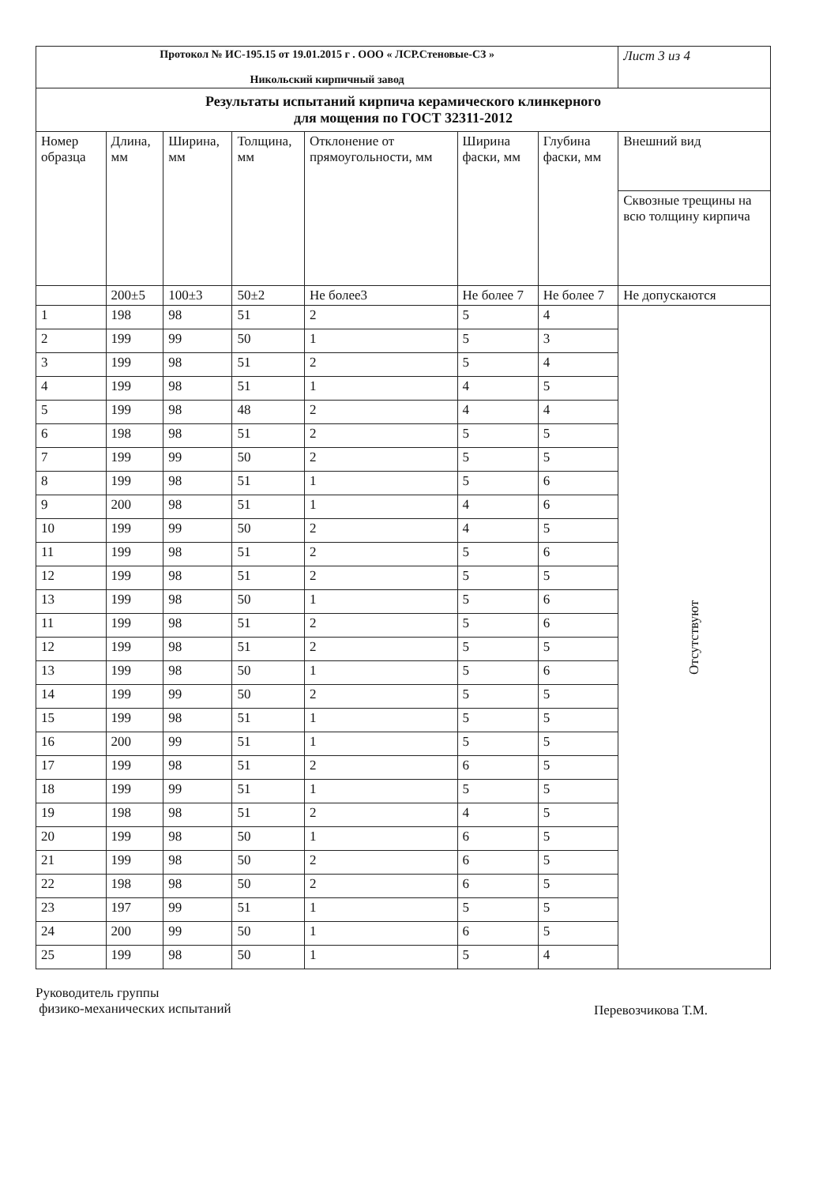| Протокол № ИС-195.15 от 19.01.2015 г . ООО « ЛСР.Стеновые-СЗ » Никольский кирпичный завод | | | | | | | Лист 3 из 4 |
| Результаты испытаний кирпича керамического клинкерного для мощения по ГОСТ 32311-2012 | | | | | | | |
| Номер образца | Длина, мм | Ширина, мм | Толщина, мм | Отклонение от прямоугольности, мм | Ширина фаски, мм | Глубина фаски, мм | Внешний вид |
| | | | | | | | Сквозные трещины на всю толщину кирпича |
| | 200±5 | 100±3 | 50±2 | Не более3 | Не более 7 | Не более 7 | Не допускаются |
| 1 | 198 | 98 | 51 | 2 | 5 | 4 | Отсутствуют |
| 2 | 199 | 99 | 50 | 1 | 5 | 3 | |
| 3 | 199 | 98 | 51 | 2 | 5 | 4 | |
| 4 | 199 | 98 | 51 | 1 | 4 | 5 | |
| 5 | 199 | 98 | 48 | 2 | 4 | 4 | |
| 6 | 198 | 98 | 51 | 2 | 5 | 5 | |
| 7 | 199 | 99 | 50 | 2 | 5 | 5 | |
| 8 | 199 | 98 | 51 | 1 | 5 | 6 | |
| 9 | 200 | 98 | 51 | 1 | 4 | 6 | |
| 10 | 199 | 99 | 50 | 2 | 4 | 5 | |
| 11 | 199 | 98 | 51 | 2 | 5 | 6 | |
| 12 | 199 | 98 | 51 | 2 | 5 | 5 | |
| 13 | 199 | 98 | 50 | 1 | 5 | 6 | |
| 11 | 199 | 98 | 51 | 2 | 5 | 6 | |
| 12 | 199 | 98 | 51 | 2 | 5 | 5 | |
| 13 | 199 | 98 | 50 | 1 | 5 | 6 | |
| 14 | 199 | 99 | 50 | 2 | 5 | 5 | |
| 15 | 199 | 98 | 51 | 1 | 5 | 5 | |
| 16 | 200 | 99 | 51 | 1 | 5 | 5 | |
| 17 | 199 | 98 | 51 | 2 | 6 | 5 | |
| 18 | 199 | 99 | 51 | 1 | 5 | 5 | |
| 19 | 198 | 98 | 51 | 2 | 4 | 5 | |
| 20 | 199 | 98 | 50 | 1 | 6 | 5 | |
| 21 | 199 | 98 | 50 | 2 | 6 | 5 | |
| 22 | 198 | 98 | 50 | 2 | 6 | 5 | |
| 23 | 197 | 99 | 51 | 1 | 5 | 5 | |
| 24 | 200 | 99 | 50 | 1 | 6 | 5 | |
| 25 | 199 | 98 | 50 | 1 | 5 | 4 | |
Руководитель группы
физико-механических испытаний
Перевозчикова Т.М.